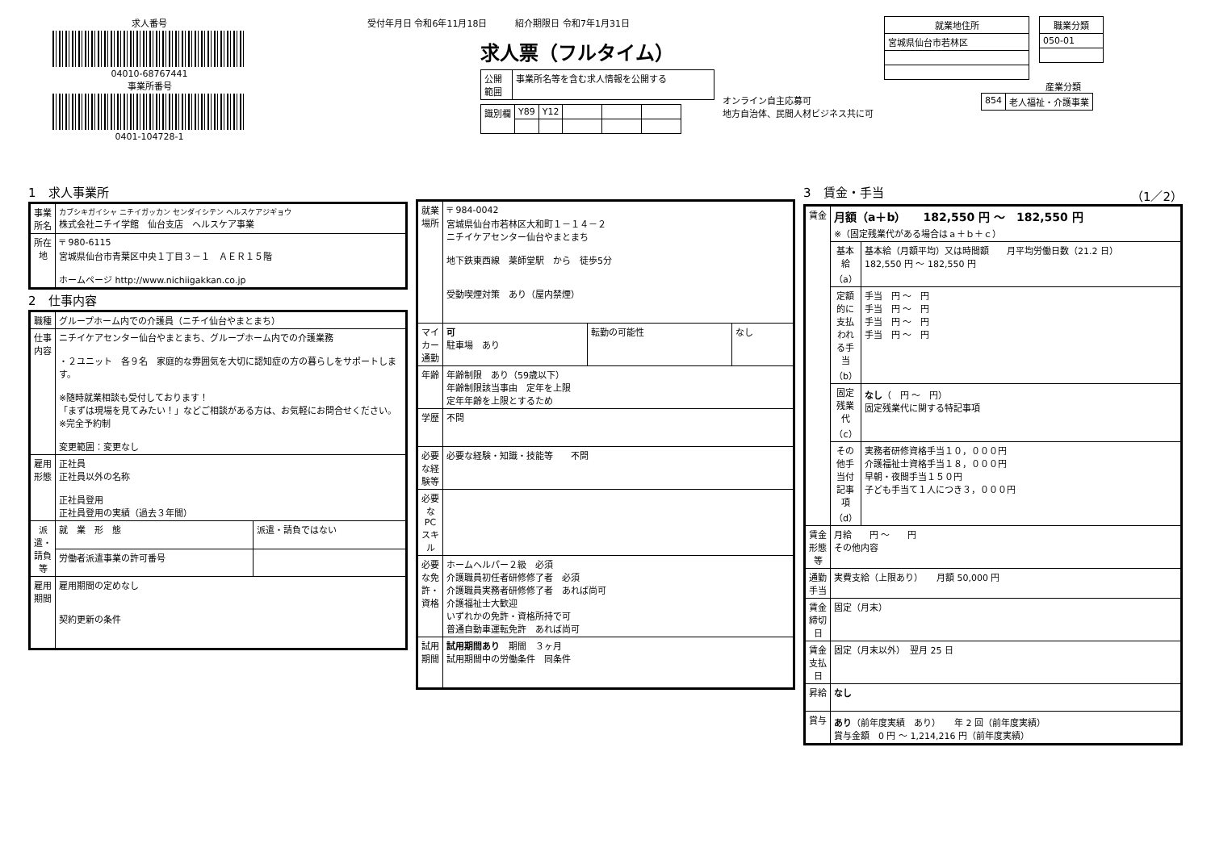求人番号
04010-68767441
事業所番号
0401-104728-1
受付年月日 令和6年11月18日 紹介期限日 令和7年1月31日
求人票（フルタイム）
| 公開 範囲 | 事業所名等を含む求人情報を公開する |
| 識別欄 | Y89 | Y12 | | | |
オンライン自主応募可
地方自治体、民間人材ビジネス共に可
| 就業地住所 |
| --- |
| 宮城県仙台市若林区 |
| 職業分類 |
| --- |
| 050-01 |
産業分類
| 854 | 老人福祉・介護事業 |
1　求人事業所
| 事業所名 | カブシキガイシャ ニチイガッカン センダイシテン ヘルスケアジギョウ 株式会社ニチイ学館 仙台支店 ヘルスケア事業 |
| 所在地 | 〒 980-6115 宮城県仙台市青葉区中央１丁目３－１ ＡＥＲ１５階 ホームページ http://www.nichiigakkan.co.jp |
2　仕事内容
| 職種 | グループホーム内での介護員（ニチイ仙台やまとまち） | |
| 仕事内容 | ニチイケアセンター仙台やまとまち、グループホーム内での介護業務 ・２ユニット 各９名 家庭的な雰囲気を大切に認知症の方の暮らしをサポートします。 ※随時就業相談も受付しております！ 「まずは現場を見てみたい！」などご相談がある方は、お気軽にお問合せください。 ※完全予約制 変更範囲：変更なし | |
| 雇用形態 | 正社員 正社員以外の名称 正社員登用 正社員登用の実績（過去３年間） | |
| 派遣・請負等 | 就 業 形 態 | 派遣・請負ではない |
| | 労働者派遣事業の許可番号 | |
| 雇用期間 | 雇用期間の定めなし 契約更新の条件 | |
| 就業場所 | 〒 984-0042 宮城県仙台市若林区大和町１－１４－２ ニチイケアセンター仙台やまとまち 地下鉄東西線 薬師堂駅 から 徒歩5分 受動喫煙対策 あり（屋内禁煙） | | |
| マイカー通勤 | 可 駐車場 あり | 転勤の可能性 | なし |
| 年齢 | 年齢制限 あり（59歳以下） 年齢制限該当事由 定年を上限 定年年齢を上限とするため | | |
| 学歴 | 不問 | | |
| 必要な経験等 | 必要な経験・知識・技能等 不問 | | |
| 必要なPCスキル | | | |
| 必要な免許・資格 | ホームヘルパー２級 必須 介護職員初任者研修修了者 必須 介護職員実務者研修修了者 あれば尚可 介護福祉士大歓迎 いずれかの免許・資格所持で可 普通自動車運転免許 あれば尚可 | | |
| 試用期間 | 試用期間あり 期間 ３ヶ月 試用期間中の労働条件 同条件 | | |
3　賃金・手当　（1／2）
| 賃金 | 月額（a＋b） 182,550 円 ～ 182,550 円 ※（固定残業代がある場合はａ＋ｂ＋ｃ） | |
| | 基本給（a） | 基本給（月額平均）又は時間額 月平均労働日数（21.2 日） 182,550 円 ～ 182,550 円 |
| | 定額的に支払われる手当（b） | 手当 円 ～ 円 手当 円 ～ 円 手当 円 ～ 円 手当 円 ～ 円 |
| | 固定残業代（c） | なし （ 円 ～ 円） 固定残業代に関する特記事項 |
| | その他手当付記事項（d） | 実務者研修資格手当１０，０００円 介護福祉士資格手当１８，０００円 早朝・夜間手当１５０円 子ども手当て１人につき３，０００円 |
| 賃金形態等 | 月給 円 ～ 円 その他内容 | |
| 通勤手当 | 実費支給（上限あり） 月額 50,000 円 | |
| 賃金締切日 | 固定（月末） | |
| 賃金支払日 | 固定（月末以外） 翌月 25 日 | |
| 昇給 | なし | |
| 賞与 | あり （前年度実績 あり） 年 2 回（前年度実績） 賞与金額 0 円 ～ 1,214,216 円（前年度実績） | |